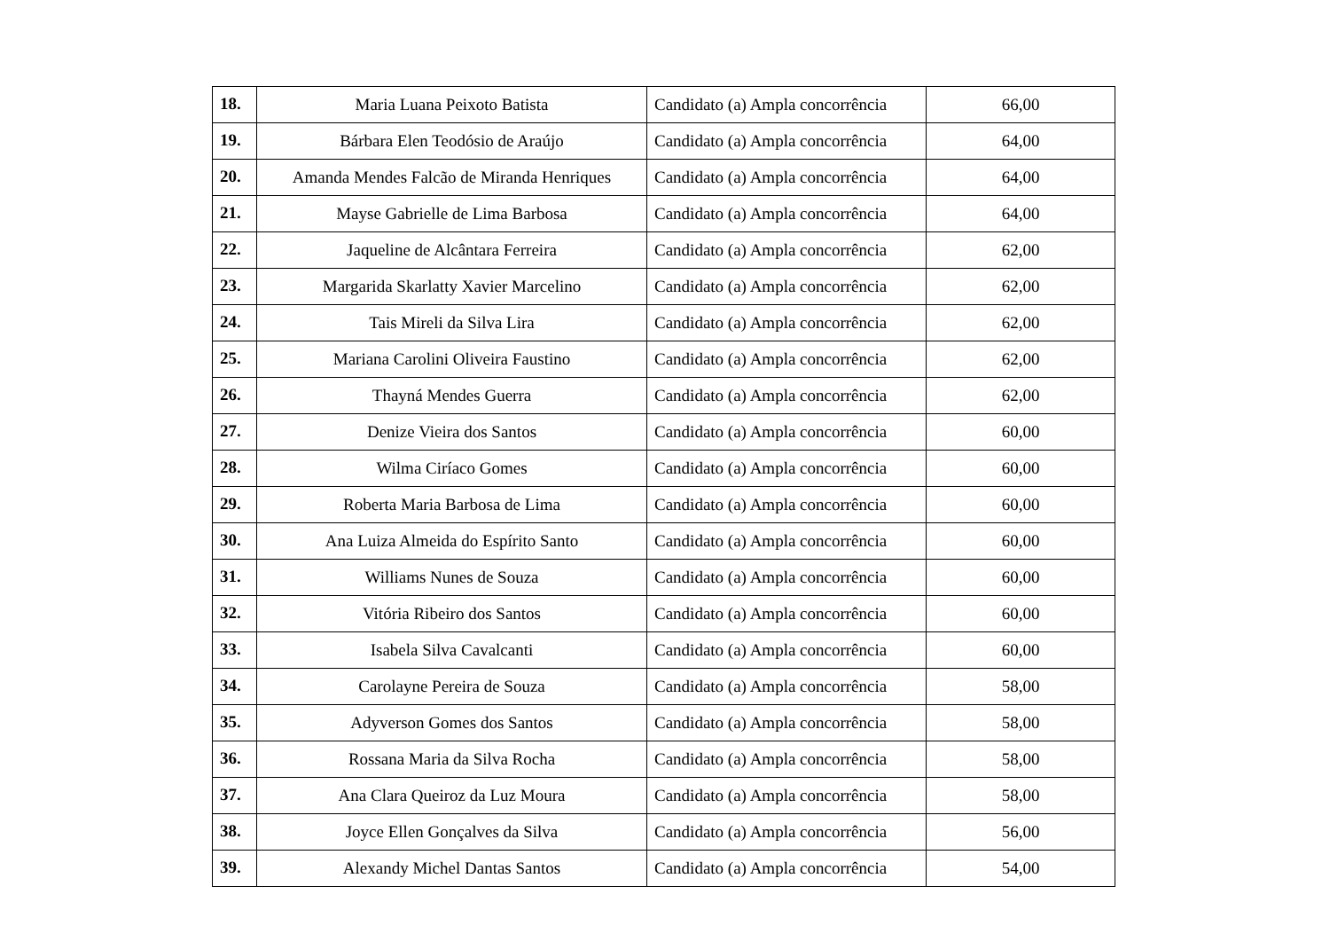| 18. | Maria Luana Peixoto Batista | Candidato (a) Ampla concorrência | 66,00 |
| 19. | Bárbara Elen Teodósio de Araújo | Candidato (a) Ampla concorrência | 64,00 |
| 20. | Amanda Mendes Falcão de Miranda Henriques | Candidato (a) Ampla concorrência | 64,00 |
| 21. | Mayse Gabrielle de Lima Barbosa | Candidato (a) Ampla concorrência | 64,00 |
| 22. | Jaqueline de Alcântara Ferreira | Candidato (a) Ampla concorrência | 62,00 |
| 23. | Margarida Skarlatty Xavier Marcelino | Candidato (a) Ampla concorrência | 62,00 |
| 24. | Tais Mireli da Silva Lira | Candidato (a) Ampla concorrência | 62,00 |
| 25. | Mariana Carolini Oliveira Faustino | Candidato (a) Ampla concorrência | 62,00 |
| 26. | Thayná Mendes Guerra | Candidato (a) Ampla concorrência | 62,00 |
| 27. | Denize Vieira dos Santos | Candidato (a) Ampla concorrência | 60,00 |
| 28. | Wilma Ciríaco Gomes | Candidato (a) Ampla concorrência | 60,00 |
| 29. | Roberta Maria Barbosa de Lima | Candidato (a) Ampla concorrência | 60,00 |
| 30. | Ana Luiza Almeida do Espírito Santo | Candidato (a) Ampla concorrência | 60,00 |
| 31. | Williams Nunes de Souza | Candidato (a) Ampla concorrência | 60,00 |
| 32. | Vitória Ribeiro dos Santos | Candidato (a) Ampla concorrência | 60,00 |
| 33. | Isabela Silva Cavalcanti | Candidato (a) Ampla concorrência | 60,00 |
| 34. | Carolayne Pereira de Souza | Candidato (a) Ampla concorrência | 58,00 |
| 35. | Adyverson Gomes dos Santos | Candidato (a) Ampla concorrência | 58,00 |
| 36. | Rossana Maria da Silva Rocha | Candidato (a) Ampla concorrência | 58,00 |
| 37. | Ana Clara Queiroz da Luz Moura | Candidato (a) Ampla concorrência | 58,00 |
| 38. | Joyce Ellen Gonçalves da Silva | Candidato (a) Ampla concorrência | 56,00 |
| 39. | Alexandy Michel Dantas Santos | Candidato (a) Ampla concorrência | 54,00 |